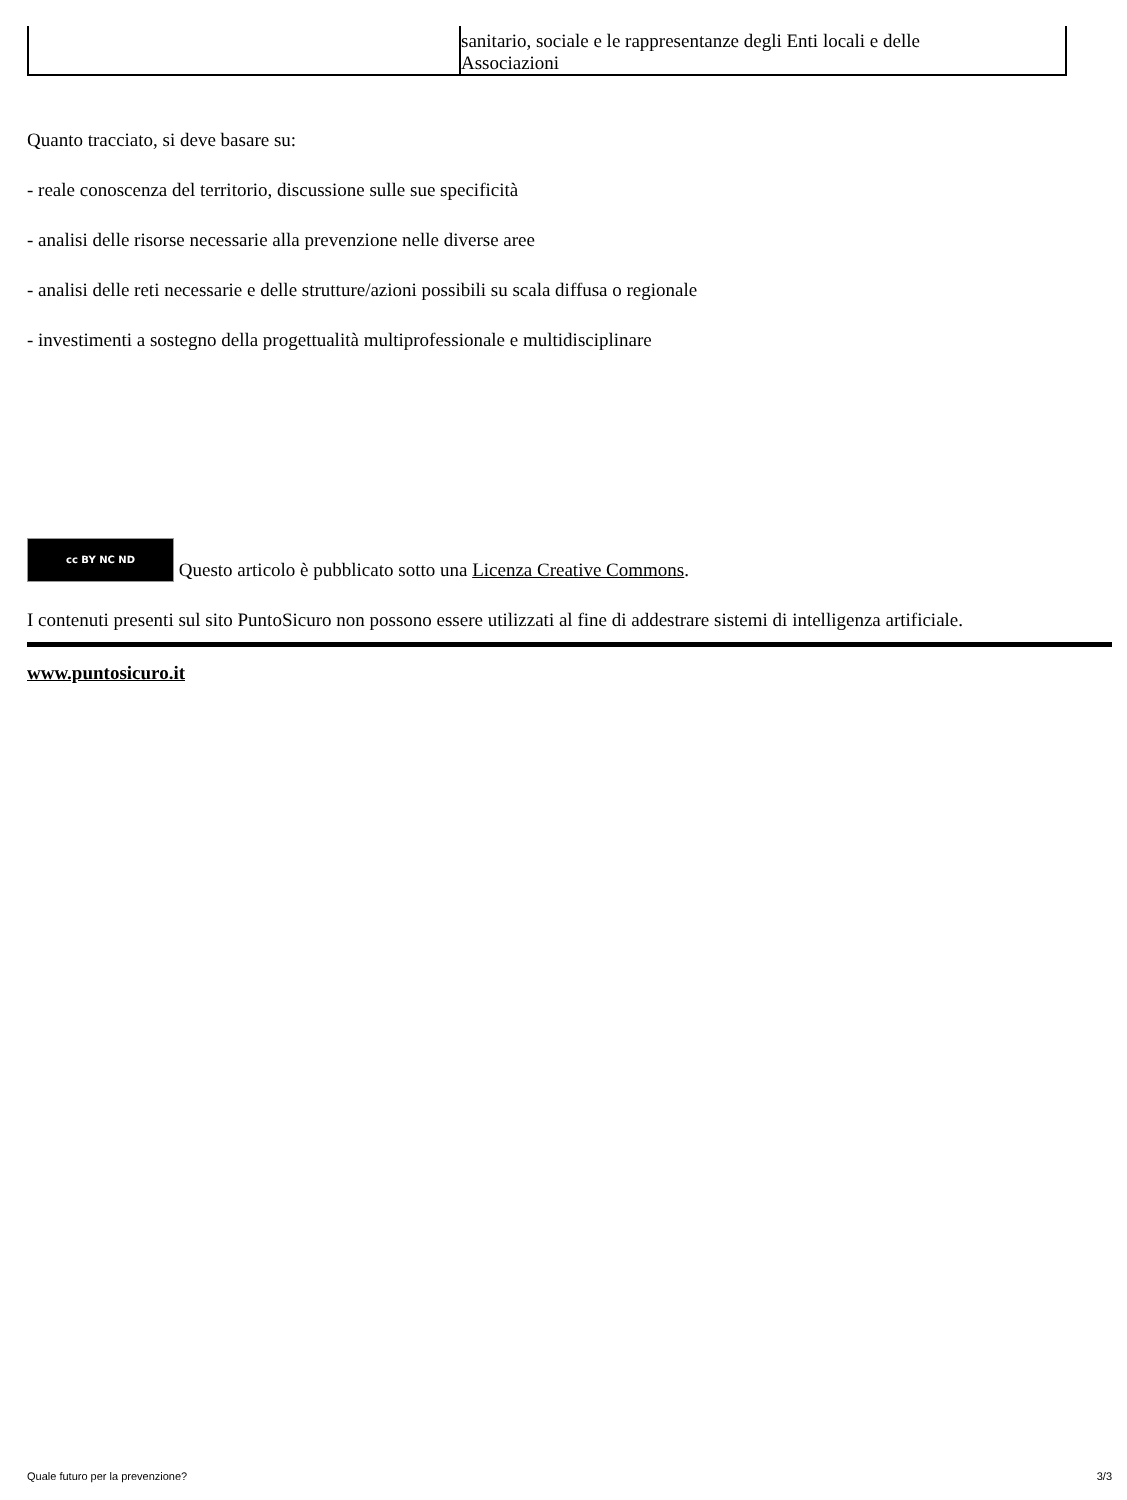| | sanitario, sociale e le rappresentanze degli Enti locali e delle Associazioni |
Quanto tracciato, si deve basare su:
- reale conoscenza del territorio, discussione sulle sue specificità
- analisi delle risorse necessarie alla prevenzione nelle diverse aree
- analisi delle reti necessarie e delle strutture/azioni possibili su scala diffusa o regionale
- investimenti a sostegno della progettualità multiprofessionale e multidisciplinare
cc BY NC ND Questo articolo è pubblicato sotto una Licenza Creative Commons.
I contenuti presenti sul sito PuntoSicuro non possono essere utilizzati al fine di addestrare sistemi di intelligenza artificiale.
www.puntosicuro.it
Quale futuro per la prevenzione? 3/3